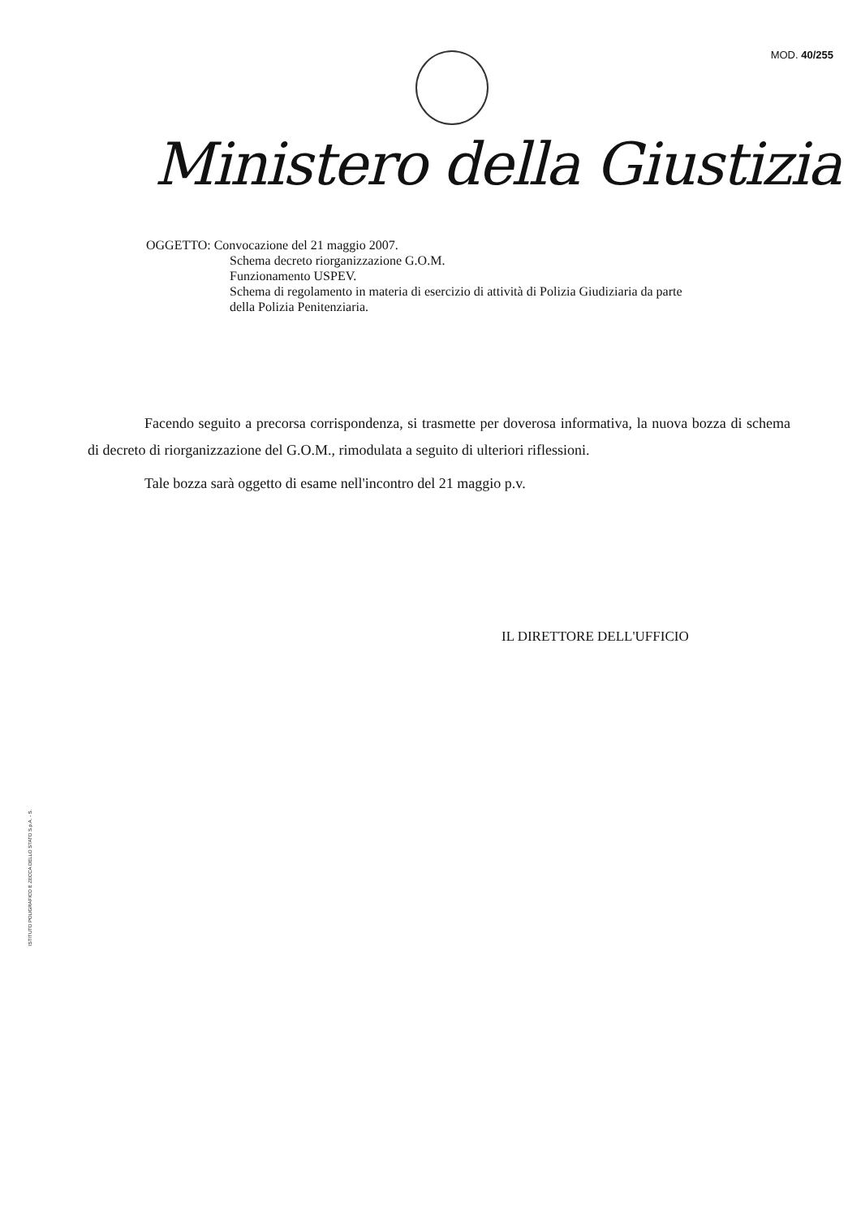MOD. 40/255
Ministero della Giustizia
OGGETTO: Convocazione del 21 maggio 2007.
Schema decreto riorganizzazione G.O.M.
Funzionamento USPEV.
Schema di regolamento in materia di esercizio di attività di Polizia Giudiziaria da parte
della Polizia Penitenziaria.
Facendo seguito a precorsa corrispondenza, si trasmette per doverosa informativa, la nuova bozza di schema di decreto di riorganizzazione del G.O.M., rimodulata a seguito di ulteriori riflessioni.
Tale bozza sarà oggetto di esame nell'incontro del 21 maggio p.v.
IL DIRETTORE DELL'UFFICIO
ISTITUTO POLIGRAFICO E ZECCA DELLO STATO S.p.A. - S.